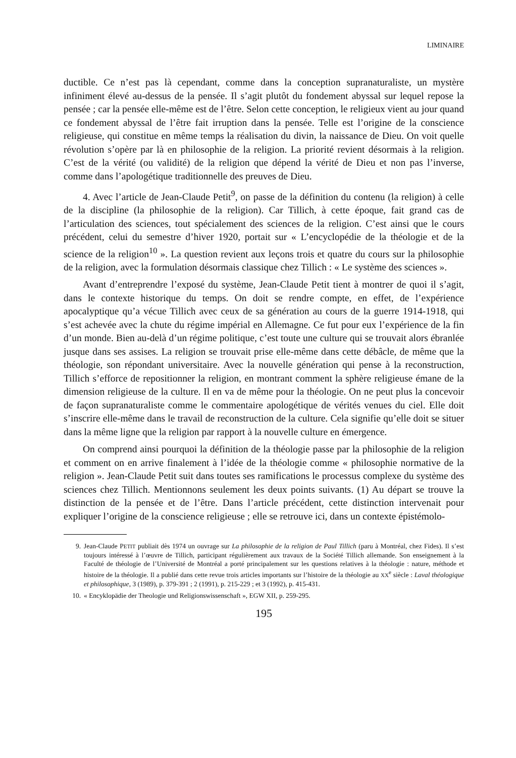LIMINAIRE
ductible. Ce n’est pas là cependant, comme dans la conception supranaturaliste, un mystère infiniment élevé au-dessus de la pensée. Il s’agit plutôt du fondement abyssal sur lequel repose la pensée ; car la pensée elle-même est de l’être. Selon cette conception, le religieux vient au jour quand ce fondement abyssal de l’être fait irruption dans la pensée. Telle est l’origine de la conscience religieuse, qui constitue en même temps la réalisation du divin, la naissance de Dieu. On voit quelle révolution s’opère par là en philosophie de la religion. La priorité revient désormais à la religion. C’est de la vérité (ou validité) de la religion que dépend la vérité de Dieu et non pas l’inverse, comme dans l’apologétique traditionnelle des preuves de Dieu.
4. Avec l’article de Jean-Claude Petit<sup>9</sup>, on passe de la définition du contenu (la religion) à celle de la discipline (la philosophie de la religion). Car Tillich, à cette époque, fait grand cas de l’articulation des sciences, tout spécialement des sciences de la religion. C’est ainsi que le cours précédent, celui du semestre d’hiver 1920, portait sur « L’encyclopédie de la théologie et de la science de la religion<sup>10</sup> ». La question revient aux leçons trois et quatre du cours sur la philosophie de la religion, avec la formulation désormais classique chez Tillich : « Le système des sciences ».
Avant d’entreprendre l’exposé du système, Jean-Claude Petit tient à montrer de quoi il s’agit, dans le contexte historique du temps. On doit se rendre compte, en effet, de l’expérience apocalyptique qu’a vécue Tillich avec ceux de sa génération au cours de la guerre 1914-1918, qui s’est achevée avec la chute du régime impérial en Allemagne. Ce fut pour eux l’expérience de la fin d’un monde. Bien au-delà d’un régime politique, c’est toute une culture qui se trouvait alors ébranlée jusque dans ses assises. La religion se trouvait prise elle-même dans cette débâcle, de même que la théologie, son répondant universitaire. Avec la nouvelle génération qui pense à la reconstruction, Tillich s’efforce de repositionner la religion, en montrant comment la sphère religieuse émane de la dimension religieuse de la culture. Il en va de même pour la théologie. On ne peut plus la concevoir de façon supranaturaliste comme le commentaire apologétique de vérités venues du ciel. Elle doit s’inscrire elle-même dans le travail de reconstruction de la culture. Cela signifie qu’elle doit se situer dans la même ligne que la religion par rapport à la nouvelle culture en émergence.
On comprend ainsi pourquoi la définition de la théologie passe par la philosophie de la religion et comment on en arrive finalement à l’idée de la théologie comme « philosophie normative de la religion ». Jean-Claude Petit suit dans toutes ses ramifications le processus complexe du système des sciences chez Tillich. Mentionnons seulement les deux points suivants. (1) Au départ se trouve la distinction de la pensée et de l’être. Dans l’article précédent, cette distinction intervenait pour expliquer l’origine de la conscience religieuse ; elle se retrouve ici, dans un contexte épistémolo-
9. Jean-Claude PETIT publiait dès 1974 un ouvrage sur La philosophie de la religion de Paul Tillich (paru à Montréal, chez Fides). Il s’est toujours intéressé à l’œuvre de Tillich, participant régulièrement aux travaux de la Société Tillich allemande. Son enseignement à la Faculté de théologie de l’Université de Montréal a porté principalement sur les questions relatives à la théologie : nature, méthode et histoire de la théologie. Il a publié dans cette revue trois articles importants sur l’histoire de la théologie au XX<sup>e</sup> siècle : Laval théologique et philosophique, 3 (1989), p. 379-391 ; 2 (1991), p. 215-229 ; et 3 (1992), p. 415-431.
10. « Encyklopädie der Theologie und Religionswissenschaft », EGW XII, p. 259-295.
195